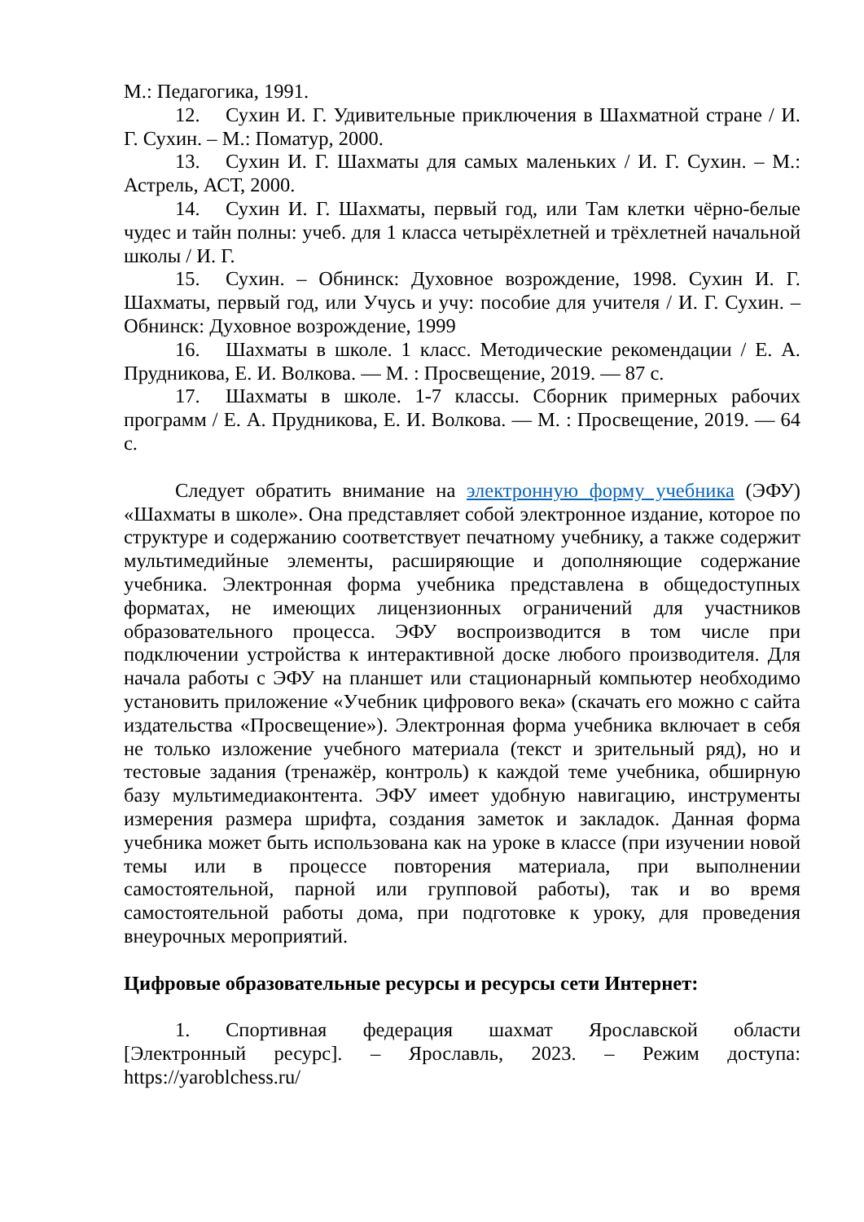М.: Педагогика, 1991.
12. Сухин И. Г. Удивительные приключения в Шахматной стране / И. Г. Сухин. – М.: Поматур, 2000.
13. Сухин И. Г. Шахматы для самых маленьких / И. Г. Сухин. – М.: Астрель, АСТ, 2000.
14. Сухин И. Г. Шахматы, первый год, или Там клетки чёрно-белые чудес и тайн полны: учеб. для 1 класса четырёхлетней и трёхлетней начальной школы / И. Г.
15. Сухин. – Обнинск: Духовное возрождение, 1998. Сухин И. Г. Шахматы, первый год, или Учусь и учу: пособие для учителя / И. Г. Сухин. – Обнинск: Духовное возрождение, 1999
16. Шахматы в школе. 1 класс. Методические рекомендации / Е. А. Прудникова, Е. И. Волкова. — М. : Просвещение, 2019. — 87 с.
17. Шахматы в школе. 1-7 классы. Сборник примерных рабочих программ / Е. А. Прудникова, Е. И. Волкова. — М. : Просвещение, 2019. — 64 с.
Следует обратить внимание на электронную форму учебника (ЭФУ) «Шахматы в школе». Она представляет собой электронное издание, которое по структуре и содержанию соответствует печатному учебнику, а также содержит мультимедийные элементы, расширяющие и дополняющие содержание учебника. Электронная форма учебника представлена в общедоступных форматах, не имеющих лицензионных ограничений для участников образовательного процесса. ЭФУ воспроизводится в том числе при подключении устройства к интерактивной доске любого производителя. Для начала работы с ЭФУ на планшет или стационарный компьютер необходимо установить приложение «Учебник цифрового века» (скачать его можно с сайта издательства «Просвещение»). Электронная форма учебника включает в себя не только изложение учебного материала (текст и зрительный ряд), но и тестовые задания (тренажёр, контроль) к каждой теме учебника, обширную базу мультимедиаконтента. ЭФУ имеет удобную навигацию, инструменты измерения размера шрифта, создания заметок и закладок. Данная форма учебника может быть использована как на уроке в классе (при изучении новой темы или в процессе повторения материала, при выполнении самостоятельной, парной или групповой работы), так и во время самостоятельной работы дома, при подготовке к уроку, для проведения внеурочных мероприятий.
Цифровые образовательные ресурсы и ресурсы сети Интернет:
1. Спортивная федерация шахмат Ярославской области [Электронный ресурс]. – Ярославль, 2023. – Режим доступа: https://yaroblchess.ru/